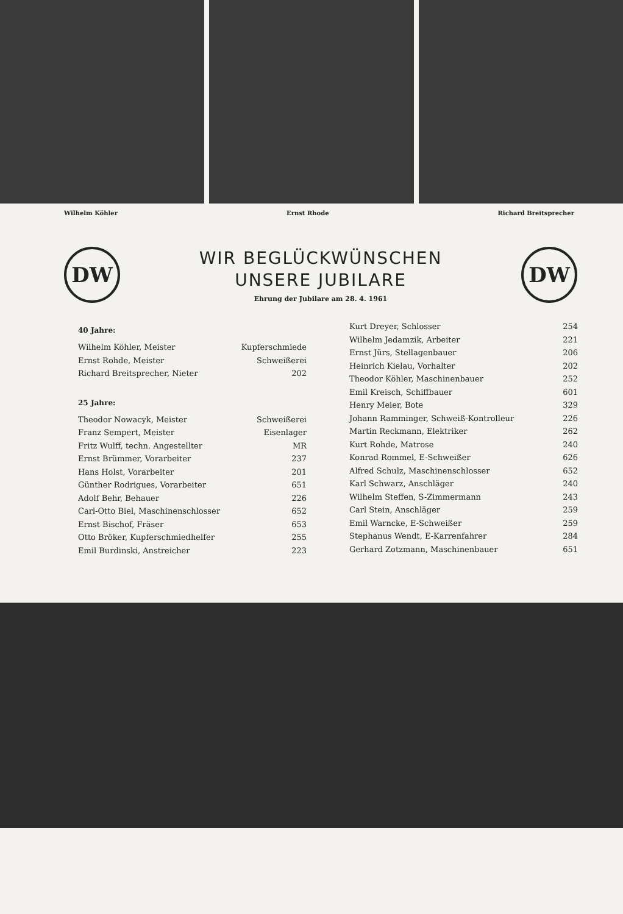Wilhelm Köhler Ernst Rhode Richard Breitsprecher
DW
WIR BEGLÜCKWÜNSCHEN
UNSERE JUBILARE
Ehrung der Jubilare am 28. 4. 1961
DW
40 Jahre:
Wilhelm Köhler, Meister Kupferschmiede
Ernst Rohde, Meister Schweißerei
Richard Breitsprecher, Nieter 202
25 Jahre:
Theodor Nowacyk, Meister Schweißerei
Franz Sempert, Meister Eisenlager
Fritz Wulff, techn. Angestellter MR
Ernst Brümmer, Vorarbeiter 237
Hans Holst, Vorarbeiter 201
Günther Rodrigues, Vorarbeiter 651
Adolf Behr, Behauer 226
Carl-Otto Biel, Maschinenschlosser 652
Ernst Bischof, Fräser 653
Otto Bröker, Kupferschmiedhelfer 255
Emil Burdinski, Anstreicher 223
Kurt Dreyer, Schlosser 254
Wilhelm Jedamzik, Arbeiter 221
Ernst Jürs, Stellagenbauer 206
Heinrich Kielau, Vorhalter 202
Theodor Köhler, Maschinenbauer 252
Emil Kreisch, Schiffbauer 601
Henry Meier, Bote 329
Johann Ramminger, Schweiß-Kontrolleur 226
Martin Reckmann, Elektriker 262
Kurt Rohde, Matrose 240
Konrad Rommel, E-Schweißer 626
Alfred Schulz, Maschinenschlosser 652
Karl Schwarz, Anschläger 240
Wilhelm Steffen, S-Zimmermann 243
Carl Stein, Anschläger 259
Emil Warncke, E-Schweißer 259
Stephanus Wendt, E-Karrenfahrer 284
Gerhard Zotzmann, Maschinenbauer 651